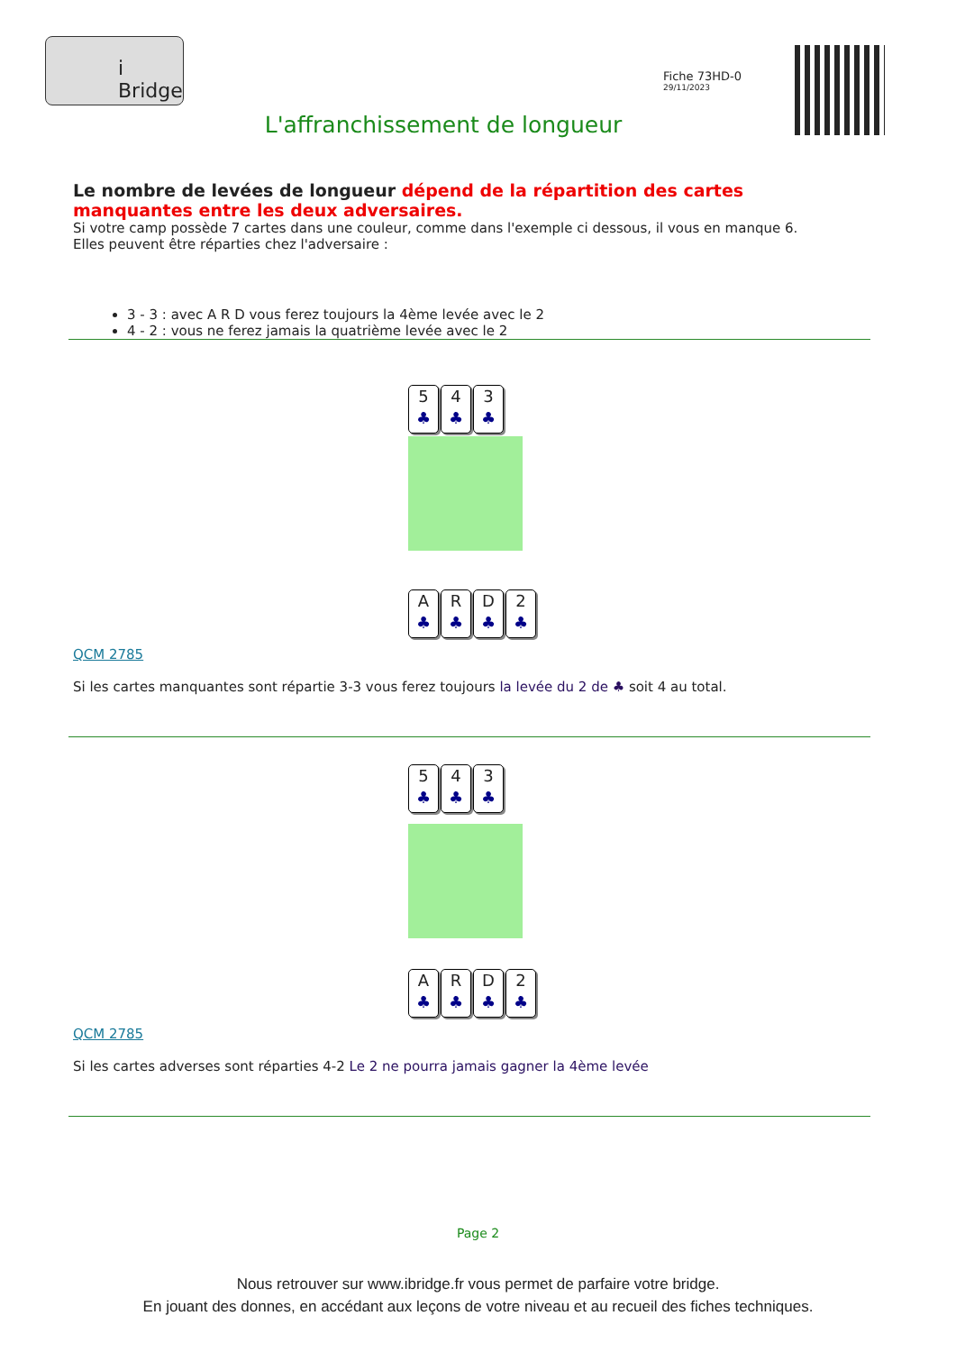i Bridge
Fiche 73HD-0
29/11/2023
L'affranchissement de longueur
Le nombre de levées de longueur dépend de la répartition des cartes manquantes entre les deux adversaires.
Si votre camp possède 7 cartes dans une couleur, comme dans l'exemple ci dessous, il vous en manque 6.
Elles peuvent être réparties chez l'adversaire :
3 - 3 : avec A R D vous ferez toujours la 4ème levée avec le 2
4 - 2 : vous ne ferez jamais la quatrième levée avec le 2
5
♣
4
♣
3
♣
A
♣
R
♣
D
♣
2
♣
QCM 2785
Si les cartes manquantes sont répartie 3-3 vous ferez toujours la levée du 2 de ♣ soit 4 au total.
5
♣
4
♣
3
♣
A
♣
R
♣
D
♣
2
♣
QCM 2785
Si les cartes adverses sont réparties 4-2 Le 2 ne pourra jamais gagner la 4ème levée
Page 2
Nous retrouver sur www.ibridge.fr vous permet de parfaire votre bridge.
En jouant des donnes, en accédant aux leçons de votre niveau et au recueil des fiches techniques.